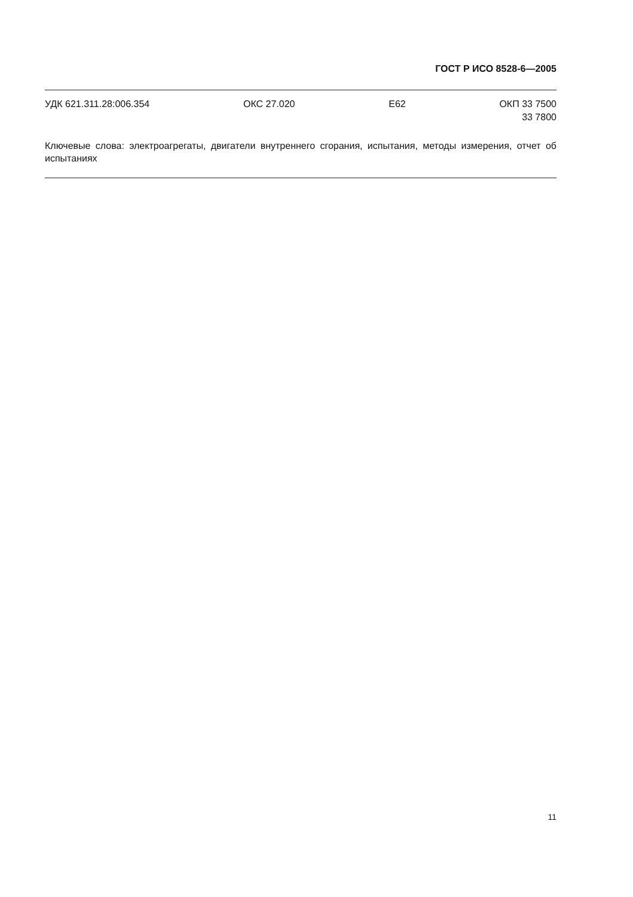ГОСТ Р ИСО 8528-6—2005
УДК 621.311.28:006.354 ОКС 27.020 E62 ОКП 33 7500
33 7800
Ключевые слова: электроагрегаты, двигатели внутреннего сгорания, испытания, методы измерения, отчет об испытаниях
11